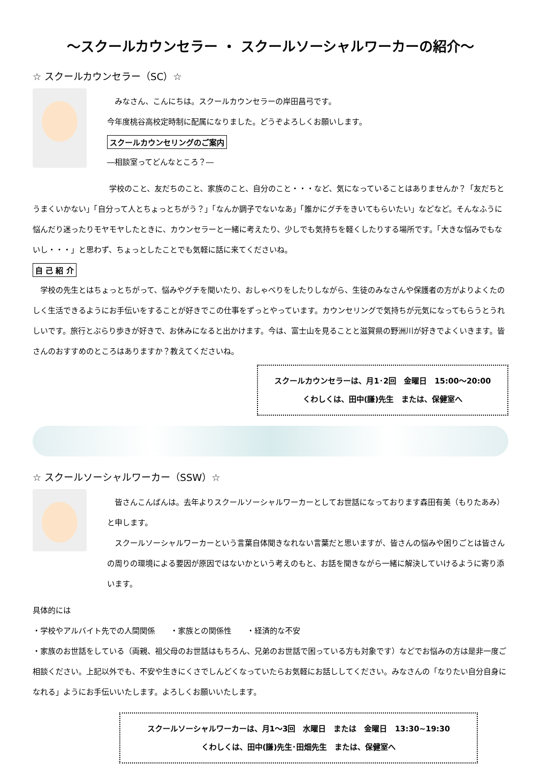～スクールカウンセラー ・ スクールソーシャルワーカーの紹介～
☆ スクールカウンセラー（SC）☆
　みなさん、こんにちは。スクールカウンセラーの岸田昌弓です。
今年度桃谷高校定時制に配属になりました。どうぞよろしくお願いします。
スクールカウンセリングのご案内
―相談室ってどんなところ？―
　　　　　　　　　　学校のこと、友だちのこと、家族のこと、自分のこと・・・など、気になっていることはありませんか？「友だちとうまくいかない」「自分って人とちょっとちがう？」「なんか調子でないなあ」「誰かにグチをきいてもらいたい」などなど。そんなふうに悩んだり迷ったりモヤモヤしたときに、カウンセラーと一緒に考えたり、少しでも気持ちを軽くしたりする場所です。「大きな悩みでもないし・・・」と思わず、ちょっとしたことでも気軽に話に来てくださいね。
自 己 紹 介
　学校の先生とはちょっとちがって、悩みやグチを聞いたり、おしゃべりをしたりしながら、生徒のみなさんや保護者の方がよりよくたのしく生活できるようにお手伝いをすることが好きでこの仕事をずっとやっています。カウンセリングで気持ちが元気になってもらうとうれしいです。旅行とぶらり歩きが好きで、お休みになると出かけます。今は、富士山を見ることと滋賀県の野洲川が好きでよくいきます。皆さんのおすすめのところはありますか？教えてくださいね。
スクールカウンセラーは、月1･2回　金曜日　15:00～20:00
くわしくは、田中(謙)先生　または、保健室へ
☆ スクールソーシャルワーカー（SSW）☆
　皆さんこんばんは。去年よりスクールソーシャルワーカーとしてお世話になっております森田有美（もりたあみ）と申します。
　スクールソーシャルワーカーという言葉自体聞きなれない言葉だと思いますが、皆さんの悩みや困りごとは皆さんの周りの環境による要因が原因ではないかという考えのもと、お話を聞きながら一緒に解決していけるように寄り添います。
具体的には
・学校やアルバイト先での人間関係　　・家族との関係性　　・経済的な不安
・家族のお世話をしている（両親、祖父母のお世話はもちろん、兄弟のお世話で困っている方も対象です）などでお悩みの方は是非一度ご相談ください。上記以外でも、不安や生きにくさでしんどくなっていたらお気軽にお話ししてください。みなさんの「なりたい自分自身になれる」ようにお手伝いいたします。よろしくお願いいたします。
スクールソーシャルワーカーは、月1～3回　水曜日　または　金曜日　13:30~19:30
くわしくは、田中(謙)先生･田畑先生　または、保健室へ